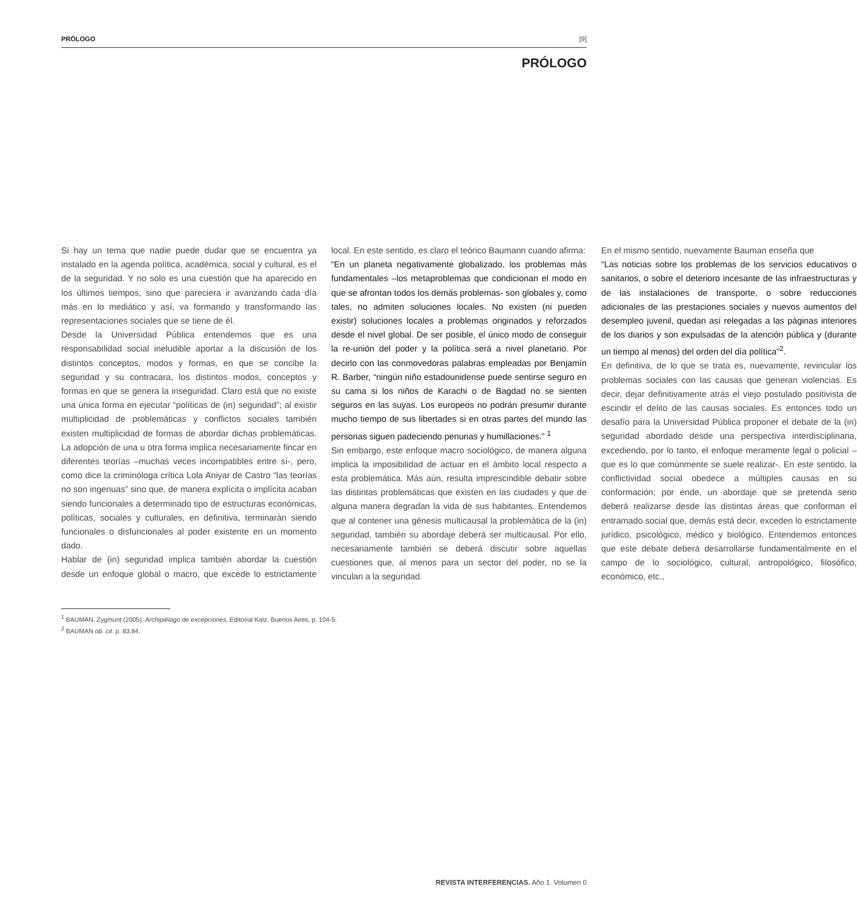PRÓLOGO [9]
PRÓLOGO
Si hay un tema que nadie puede dudar que se encuentra ya instalado en la agenda política, académica, social y cultural, es el de la seguridad. Y no solo es una cuestión que ha aparecido en los últimos tiempos, sino que pareciera ir avanzando cada día más en lo mediático y así, va formando y transformando las representaciones sociales que se tiene de él.
Desde la Universidad Pública entendemos que es una responsabilidad social ineludible aportar a la discusión de los distintos conceptos, modos y formas, en que se concibe la seguridad y su contracara, los distintos modos, conceptos y formas en que se genera la inseguridad. Claro está que no existe una única forma en ejecutar “políticas de (in) seguridad”; al existir multiplicidad de problemáticas y conflictos sociales también existen multiplicidad de formas de abordar dichas problemáticas. La adopción de una u otra forma implica necesariamente fincar en diferentes teorías –muchas veces incompatibles entre sí-, pero, como dice la criminóloga crítica Lola Aniyar de Castro “las teorías no son ingenuas” sino que, de manera explícita o implícita acaban siendo funcionales a determinado tipo de estructuras económicas, políticas, sociales y culturales, en definitiva, terminarán siendo funcionales o disfuncionales al poder existente en un momento dado.
Hablar de (in) seguridad implica también abordar la cuestión desde un enfoque global o macro, que excede lo estrictamente local. En este sentido, es claro el teórico Baumann cuando afirma:
“En un planeta negativamente globalizado, los problemas más fundamentales –los metaproblemas que condicionan el modo en que se afrontan todos los demás problemas- son globales y, como tales, no admiten soluciones locales. No existen (ni pueden existir) soluciones locales a problemas originados y reforzados desde el nivel global. De ser posible, el único modo de conseguir la re-unión del poder y la política será a nivel planetario. Por decirlo con las conmovedoras palabras empleadas por Benjamín R. Barber, “ningún niño estadounidense puede sentirse seguro en su cama si los niños de Karachi o de Bagdad no se sienten seguros en las suyas. Los europeos no podrán presumir durante mucho tiempo de sus libertades si en otras partes del mundo las personas siguen padeciendo penurias y humillaciones.” <sup>1</sup>
Sin embargo, este enfoque macro sociológico, de manera alguna implica la imposibilidad de actuar en el ámbito local respecto a esta problemática. Más aún, resulta imprescindible debatir sobre las distintas problemáticas que existen en las ciudades y que de alguna manera degradan la vida de sus habitantes. Entendemos que al contener una génesis multicausal la problemática de la (in) seguridad, también su abordaje deberá ser multicausal. Por ello, necesariamente también se deberá discutir sobre aquellas cuestiones que, al menos para un sector del poder, no se la vinculan a la seguridad.
En el mismo sentido, nuevamente Bauman enseña que
“Las noticias sobre los problemas de los servicios educativos o sanitarios, o sobre el deterioro incesante de las infraestructuras y de las instalaciones de transporte, o sobre reducciones adicionales de las prestaciones sociales y nuevos aumentos del desempleo juvenil, quedan así relegadas a las páginas interiores de los diarios y son expulsadas de la atención pública y (durante un tiempo al menos) del orden del día política”<sup>2</sup>.
En definitiva, de lo que se trata es, nuevamente, revincular los problemas sociales con las causas que generan violencias. Es decir, dejar definitivamente atrás el viejo postulado positivista de escindir el delito de las causas sociales. Es entonces todo un desafío para la Universidad Pública proponer el debate de la (in) seguridad abordado desde una perspectiva interdisciplinaria, excediendo, por lo tanto, el enfoque meramente legal o policial –que es lo que comúnmente se suele realizar-. En este sentido, la conflictividad social obedece a múltiples causas en su conformación; por ende, un abordaje que se pretenda serio deberá realizarse desde las distintas áreas que conforman el entramado social que, demás está decir, exceden lo estrictamente jurídico, psicológico, médico y biológico. Entendemos entonces que este debate deberá desarrollarse fundamentalmente en el campo de lo sociológico, cultural, antropológico, filosófico, económico, etc.,
<sup>1</sup> BAUMAN, Zygmunt (2005): Archipiélago de excepciones, Editorial Katz, Buenos Aires, p. 104-5.
<sup>2</sup> BAUMAN ob. cit. p. 83,84.
REVISTA INTERFERENCIAS. Año 1. Volumen 0